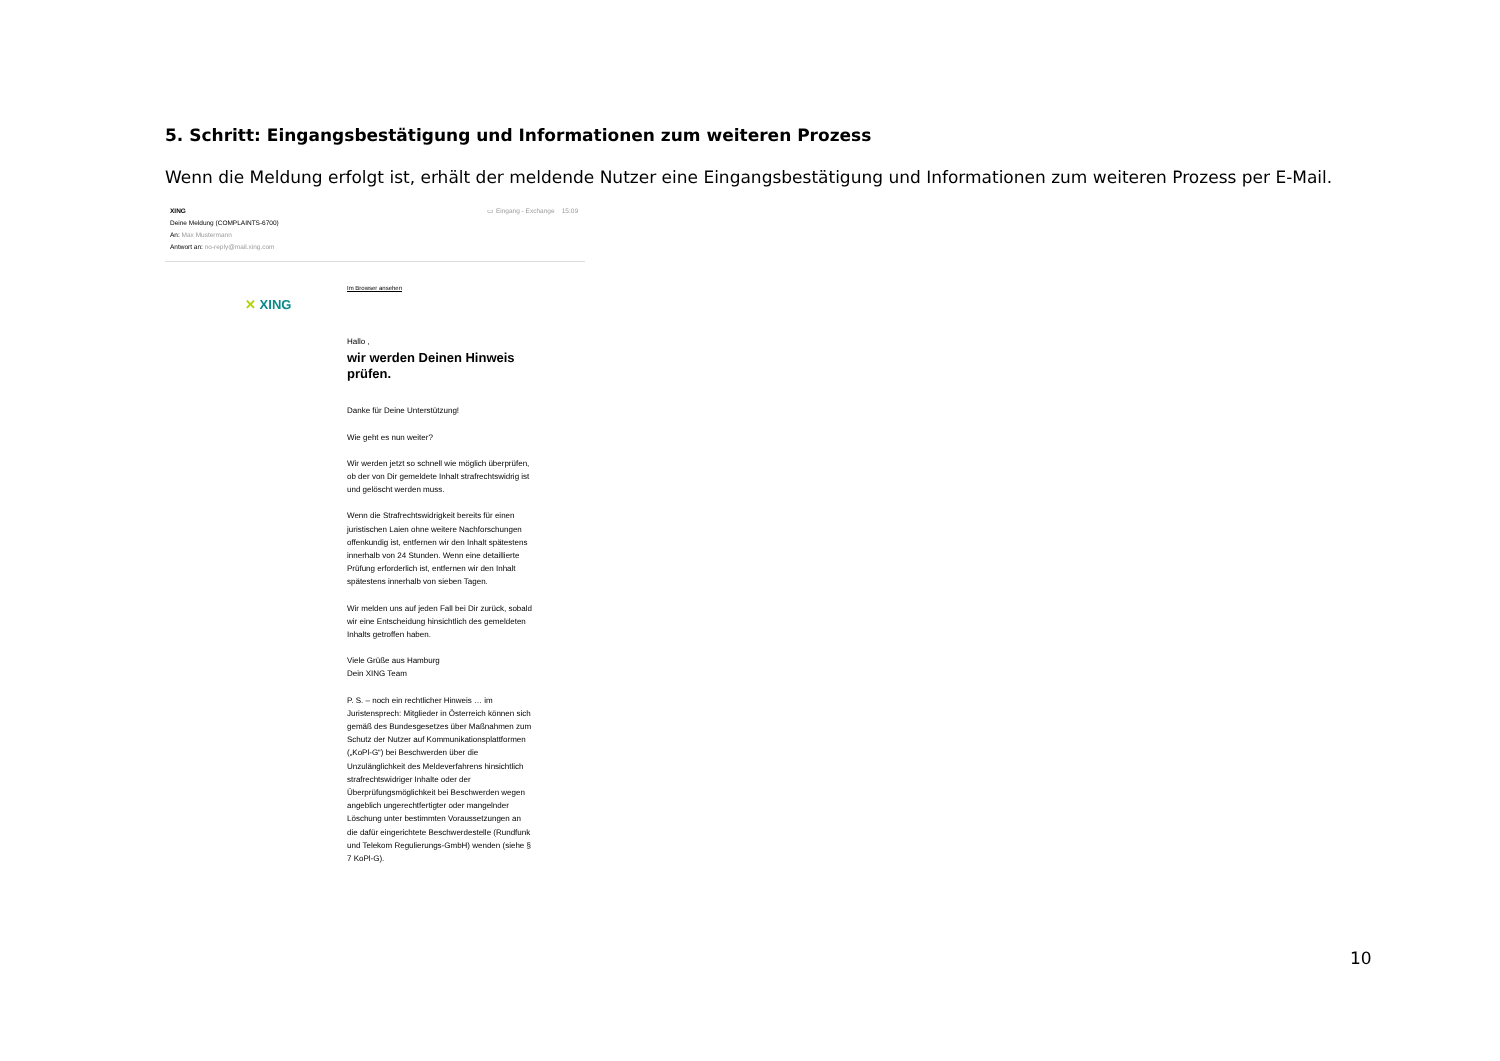5. Schritt: Eingangsbestätigung und Informationen zum weiteren Prozess
Wenn die Meldung erfolgt ist, erhält der meldende Nutzer eine Eingangsbestätigung und Informationen zum weiteren Prozess per E-Mail.
▭ Eingang - Exchange 15:09 XING
Deine Meldung (COMPLAINTS-6700)
An: Max Mustermann
Antwort an: no-reply@mail.xing.com
✕ XING
Im Browser ansehen
Hallo ,
wir werden Deinen Hinweis prüfen.
Danke für Deine Unterstützung!
Wie geht es nun weiter?
Wir werden jetzt so schnell wie möglich überprüfen, ob der von Dir gemeldete Inhalt strafrechtswidrig ist und gelöscht werden muss.
Wenn die Strafrechtswidrigkeit bereits für einen juristischen Laien ohne weitere Nachforschungen offenkundig ist, entfernen wir den Inhalt spätestens innerhalb von 24 Stunden. Wenn eine detaillierte Prüfung erforderlich ist, entfernen wir den Inhalt spätestens innerhalb von sieben Tagen.
Wir melden uns auf jeden Fall bei Dir zurück, sobald wir eine Entscheidung hinsichtlich des gemeldeten Inhalts getroffen haben.
Viele Grüße aus Hamburg
Dein XING Team
P. S. – noch ein rechtlicher Hinweis … im Juristensprech: Mitglieder in Österreich können sich gemäß des Bundesgesetzes über Maßnahmen zum Schutz der Nutzer auf Kommunikationsplattformen („KoPl-G“) bei Beschwerden über die Unzulänglichkeit des Meldeverfahrens hinsichtlich strafrechtswidriger Inhalte oder der Überprüfungsmöglichkeit bei Beschwerden wegen angeblich ungerechtfertigter oder mangelnder Löschung unter bestimmten Voraussetzungen an die dafür eingerichtete Beschwerdestelle (Rundfunk und Telekom Regulierungs-GmbH) wenden (siehe § 7 KoPl-G).
10